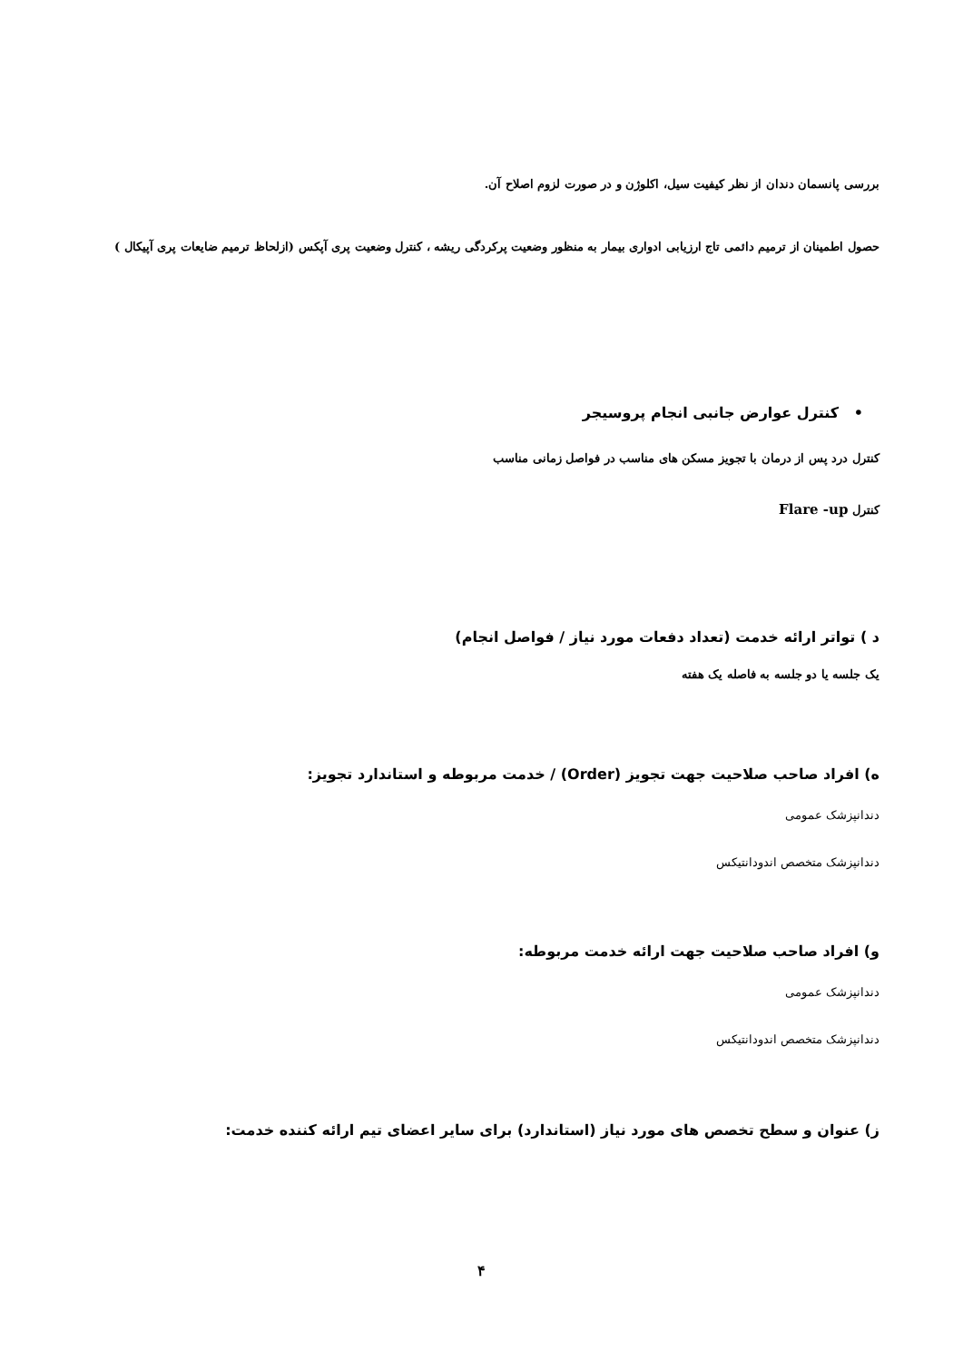بررسی پانسمان دندان از نظر کیفیت سیل، اکلوژن و در صورت لزوم اصلاح آن.
حصول اطمینان از ترمیم دائمی تاج ارزیابی ادواری بیمار به منظور وضعیت پرکردگی ریشه ، کنترل وضعیت پری آپکس (ازلحاظ ترمیم ضایعات پری آپیکال )
• کنترل عوارض جانبی انجام پروسیجر
کنترل درد پس از درمان با تجویز مسکن های مناسب در فواصل زمانی مناسب
کنترل Flare -up
د ) تواتر ارائه خدمت (تعداد دفعات مورد نیاز / فواصل انجام)
یک جلسه یا دو جلسه به فاصله یک هفته
ه) افراد صاحب صلاحیت جهت تجویز (Order) / خدمت مربوطه و استاندارد تجویز:
دندانپزشک عمومی
دندانپزشک متخصص اندودانتیکس
و) افراد صاحب صلاحیت جهت ارائه خدمت مربوطه:
دندانپزشک عمومی
دندانپزشک متخصص اندودانتیکس
ز) عنوان و سطح تخصص های مورد نیاز (استاندارد) برای سایر اعضای تیم ارائه کننده خدمت:
۴